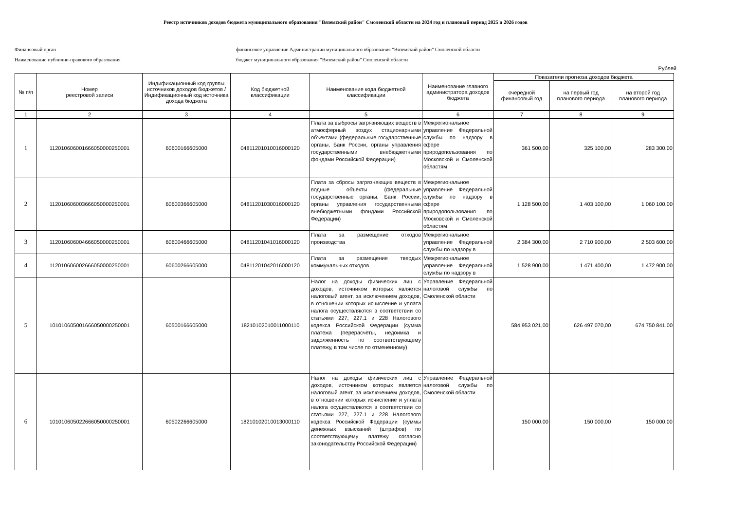Реестр источников доходов бюджета муниципального образования "Вяземский район" Смоленской области на 2024 год и плановый период 2025 и 2026 годов
Финансовый орган
финансовое управление Администрации муниципального образования "Вяземский район" Смоленской области
Наименование публично-правового образования
бюджет муниципального образования "Вяземский район" Смоленской области
Рублей
| № п/п | Номер реестровой записи | Индификационный код группы источников доходов бюджетов / Индификационный код источника дохода бюджета | Код бюджетной классификации | Наименование кода бюджетной классификации | Наименование главного администратора доходов бюджета | Показатели прогноза доходов бюджета | | |
| --- | --- | --- | --- | --- | --- | --- | --- | --- |
| | | | | | | очередной финансовый год | на первый год планового периода | на второй год планового периода |
| 1 | 2 | 3 | 4 | 5 | 6 | 7 | 8 | 9 |
| 1 | 112010606001666050000250001 | 60600166605000 | 04811201010016000120 | Плата за выбросы загрязняющих веществ в атмосферный воздух стационарными объектами (федеральные государственные органы, Банк России, органы управления государственными внебюджетными фондами Российской Федерации) | Межрегиональное управление Федеральной службы по надзору в сфере природопользования по Московской и Смоленской областям | 361 500,00 | 325 100,00 | 283 300,00 |
| 2 | 112010606003666050000250001 | 60600366605000 | 04811201030016000120 | Плата за сбросы загрязняющих веществ в водные объекты (федеральные государственные органы, Банк России, органы управления государственными внебюджетными фондами Российской Федерации) | Межрегиональное управление Федеральной службы по надзору в сфере природопользования по Московской и Смоленской областям | 1 128 500,00 | 1 403 100,00 | 1 060 100,00 |
| 3 | 112010606004666050000250001 | 60600466605000 | 04811201041016000120 | Плата за размещение отходов производства | Межрегиональное управление Федеральной службы по надзору в | 2 384 300,00 | 2 710 900,00 | 2 503 600,00 |
| 4 | 112010606002666050000250001 | 60600266605000 | 04811201042016000120 | Плата за размещение твердых коммунальных отходов | Межрегиональное управление Федеральной службы по надзору в | 1 528 900,00 | 1 471 400,00 | 1 472 900,00 |
| 5 | 101010605001666050000250001 | 60500166605000 | 18210102010011000110 | Налог на доходы физических лиц с доходов, источником которых является налоговый агент, за исключением доходов, в отношении которых исчисление и уплата налога осуществляются в соответствии со статьями 227, 227.1 и 228 Налогового кодекса Российской Федерации (сумма платежа (перерасчеты, недоимка и задолженность по соответствующему платежу, в том числе по отмененному) | Управление Федеральной налоговой службы по Смоленской области | 584 953 021,00 | 626 497 070,00 | 674 750 841,00 |
| 6 | 101010605022666050000250001 | 60502266605000 | 18210102010013000110 | Налог на доходы физических лиц с доходов, источником которых является налоговый агент, за исключением доходов, в отношении которых исчисление и уплата налога осуществляются в соответствии со статьями 227, 227.1 и 228 Налогового кодекса Российской Федерации (суммы денежных взысканий (штрафов) по соответствующему платежу согласно законодательству Российской Федерации) | Управление Федеральной налоговой службы по Смоленской области | 150 000,00 | 150 000,00 | 150 000,00 |